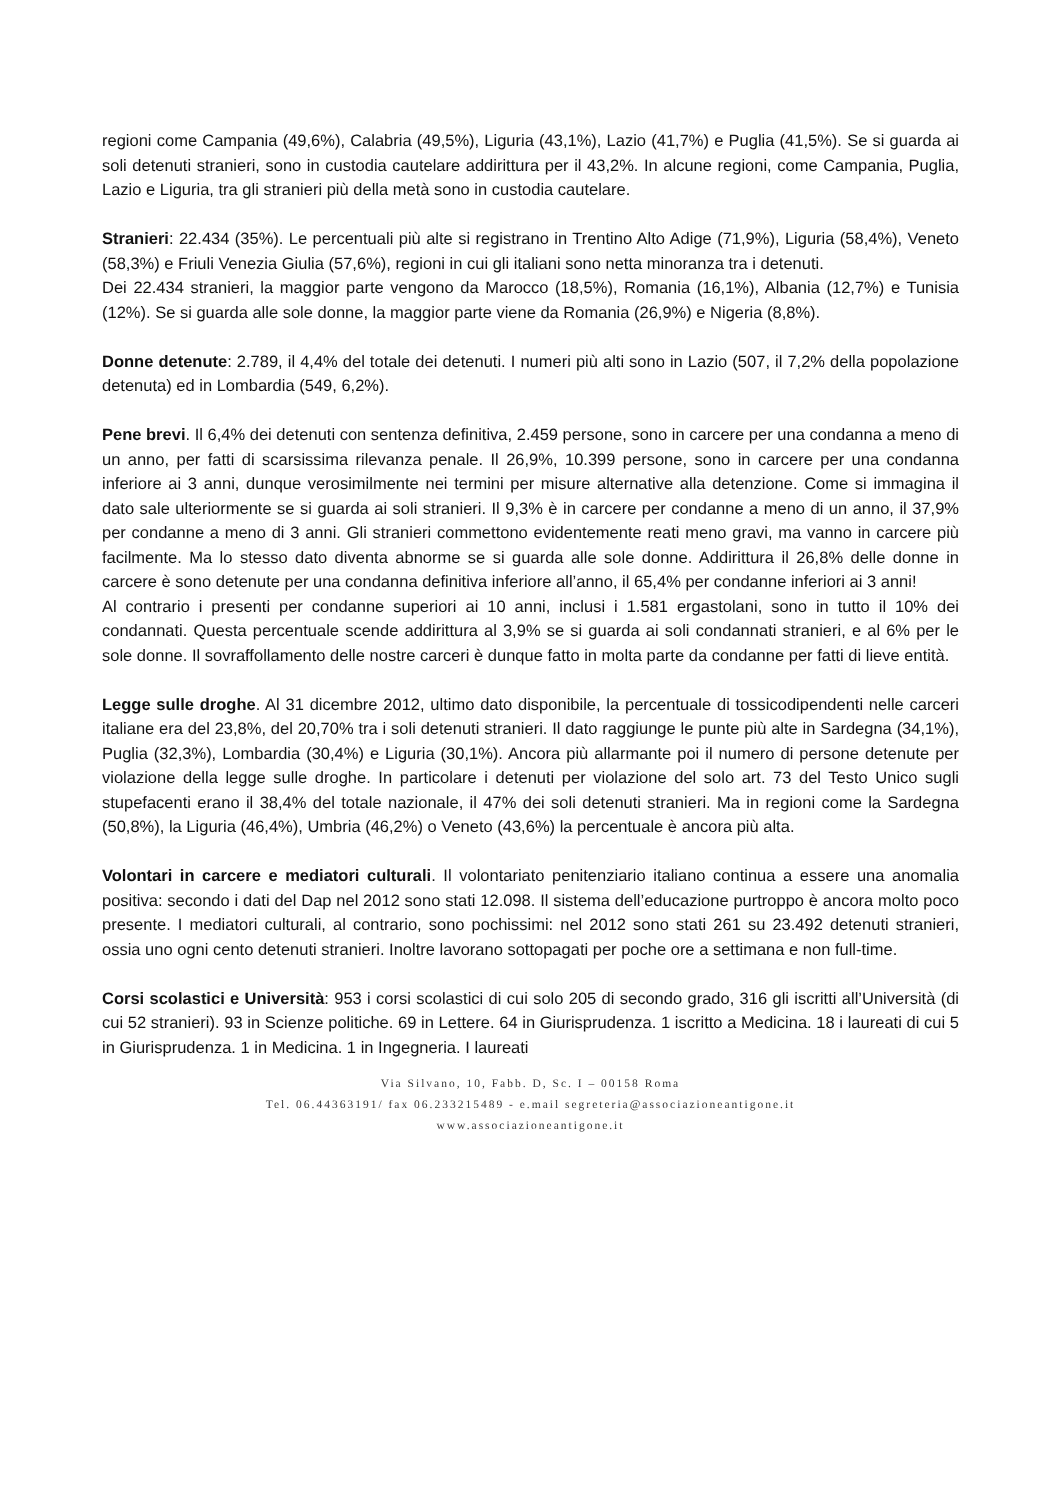regioni come Campania (49,6%), Calabria (49,5%), Liguria (43,1%), Lazio (41,7%) e Puglia (41,5%). Se si guarda ai soli detenuti stranieri, sono in custodia cautelare addirittura per il 43,2%. In alcune regioni, come Campania, Puglia, Lazio e Liguria, tra gli stranieri più della metà sono in custodia cautelare.
Stranieri: 22.434 (35%). Le percentuali più alte si registrano in Trentino Alto Adige (71,9%), Liguria (58,4%), Veneto (58,3%) e Friuli Venezia Giulia (57,6%), regioni in cui gli italiani sono netta minoranza tra i detenuti.
Dei 22.434 stranieri, la maggior parte vengono da Marocco (18,5%), Romania (16,1%), Albania (12,7%) e Tunisia (12%). Se si guarda alle sole donne, la maggior parte viene da Romania (26,9%) e Nigeria (8,8%).
Donne detenute: 2.789, il 4,4% del totale dei detenuti. I numeri più alti sono in Lazio (507, il 7,2% della popolazione detenuta) ed in Lombardia (549, 6,2%).
Pene brevi. Il 6,4% dei detenuti con sentenza definitiva, 2.459 persone, sono in carcere per una condanna a meno di un anno, per fatti di scarsissima rilevanza penale. Il 26,9%, 10.399 persone, sono in carcere per una condanna inferiore ai 3 anni, dunque verosimilmente nei termini per misure alternative alla detenzione. Come si immagina il dato sale ulteriormente se si guarda ai soli stranieri. Il 9,3% è in carcere per condanne a meno di un anno, il 37,9% per condanne a meno di 3 anni. Gli stranieri commettono evidentemente reati meno gravi, ma vanno in carcere più facilmente. Ma lo stesso dato diventa abnorme se si guarda alle sole donne. Addirittura il 26,8% delle donne in carcere è sono detenute per una condanna definitiva inferiore all’anno, il 65,4% per condanne inferiori ai 3 anni!
Al contrario i presenti per condanne superiori ai 10 anni, inclusi i 1.581 ergastolani, sono in tutto il 10% dei condannati. Questa percentuale scende addirittura al 3,9% se si guarda ai soli condannati stranieri, e al 6% per le sole donne. Il sovraffollamento delle nostre carceri è dunque fatto in molta parte da condanne per fatti di lieve entità.
Legge sulle droghe. Al 31 dicembre 2012, ultimo dato disponibile, la percentuale di tossicodipendenti nelle carceri italiane era del 23,8%, del 20,70% tra i soli detenuti stranieri. Il dato raggiunge le punte più alte in Sardegna (34,1%), Puglia (32,3%), Lombardia (30,4%) e Liguria (30,1%). Ancora più allarmante poi il numero di persone detenute per violazione della legge sulle droghe. In particolare i detenuti per violazione del solo art. 73 del Testo Unico sugli stupefacenti erano il 38,4% del totale nazionale, il 47% dei soli detenuti stranieri. Ma in regioni come la Sardegna (50,8%), la Liguria (46,4%), Umbria (46,2%) o Veneto (43,6%) la percentuale è ancora più alta.
Volontari in carcere e mediatori culturali. Il volontariato penitenziario italiano continua a essere una anomalia positiva: secondo i dati del Dap nel 2012 sono stati 12.098. Il sistema dell’educazione purtroppo è ancora molto poco presente. I mediatori culturali, al contrario, sono pochissimi: nel 2012 sono stati 261 su 23.492 detenuti stranieri, ossia uno ogni cento detenuti stranieri. Inoltre lavorano sottopagati per poche ore a settimana e non full-time.
Corsi scolastici e Università: 953 i corsi scolastici di cui solo 205 di secondo grado, 316 gli iscritti all’Università (di cui 52 stranieri). 93 in Scienze politiche. 69 in Lettere. 64 in Giurisprudenza. 1 iscritto a Medicina. 18 i laureati di cui 5 in Giurisprudenza. 1 in Medicina. 1 in Ingegneria. I laureati
Via Silvano, 10, Fabb. D, Sc. I – 00158 Roma
Tel. 06.44363191/ fax 06.233215489 - e.mail segreteria@associazioneantigone.it
www.associazioneantigone.it